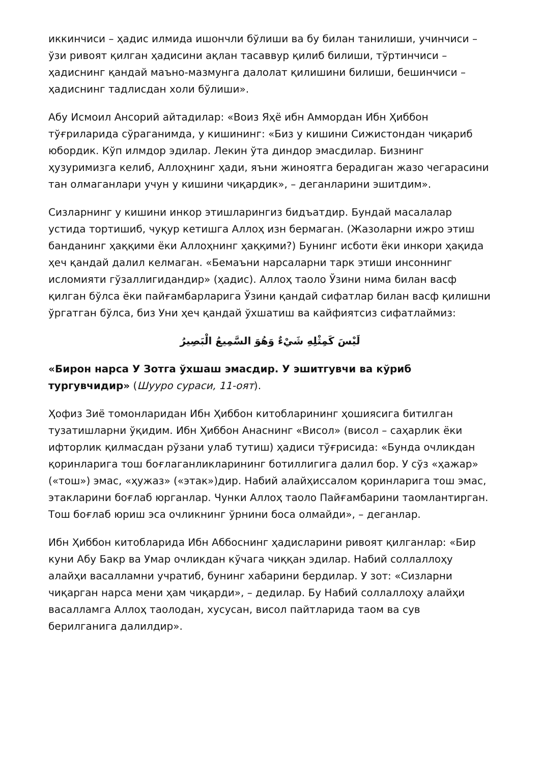иккинчиси – ҳадис илмида ишончли бўлиши ва бу билан танилиши, учинчиси – ўзи ривоят қилган ҳадисини ақлан тасаввур қилиб билиши, тўртинчиси – ҳадиснинг қандай маъно-мазмунга далолат қилишини билиши, бешинчиси – ҳадиснинг тадлисдан холи бўлиши».
Абу Исмоил Ансорий айтадилар: «Воиз Яҳё ибн Аммордан Ибн Ҳиббон тўғриларида сўраганимда, у кишининг: «Биз у кишини Сижистондан чиқариб юбордик. Кўп илмдор эдилар. Лекин ўта диндор эмасдилар. Бизнинг ҳузуримизга келиб, Аллоҳнинг ҳади, яъни жиноятга берадиган жазо чегарасини тан олмаганлари учун у кишини чиқардик», – деганларини эшитдим».
Сизларнинг у кишини инкор этишларингиз бидъатдир. Бундай масалалар устида тортишиб, чуқур кетишга Аллоҳ изн бермаган. (Жазоларни ижро этиш банданинг ҳаққими ёки Аллоҳнинг ҳаққими?) Бунинг исботи ёки инкори ҳақида ҳеч қандай далил келмаган. «Бемаъни нарсаларни тарк этиши инсоннинг исломияти гўзаллигидандир» (ҳадис). Аллоҳ таоло Ўзини нима билан васф қилган бўлса ёки пайғамбарларига Ўзини қандай сифатлар билан васф қилишни ўргатган бўлса, биз Уни ҳеч қандай ўхшатиш ва кайфиятсиз сифатлаймиз:
لَيْسَ كَمِثْلِهِ شَيْءٌ وَهُوَ السَّمِيعُ الْبَصِيرُ
«Бирон нарса У Зотга ўхшаш эмасдир. У эшитгувчи ва кўриб тургувчидир» (Шууро сураси, 11-оят).
Ҳофиз Зиё томонларидан Ибн Ҳиббон китобларининг ҳошиясига битилган тузатишларни ўқидим. Ибн Ҳиббон Анаснинг «Висол» (висол – саҳарлик ёки ифторлик қилмасдан рўзани улаб тутиш) ҳадиси тўғрисида: «Бунда очликдан қоринларига тош боғлаганликларининг ботиллигига далил бор. У сўз «ҳажар» («тош») эмас, «ҳужаз» («этак»)дир. Набий алайҳиссалом қоринларига тош эмас, этакларини боғлаб юрганлар. Чунки Аллоҳ таоло Пайғамбарини таомлантирган. Тош боғлаб юриш эса очликнинг ўрнини боса олмайди», – деганлар.
Ибн Ҳиббон китобларида Ибн Аббоснинг ҳадисларини ривоят қилганлар: «Бир куни Абу Бакр ва Умар очликдан кўчага чиққан эдилар. Набий соллаллоҳу алайҳи васалламни учратиб, бунинг хабарини бердилар. У зот: «Сизларни чиқарган нарса мени ҳам чиқарди», – дедилар. Бу Набий соллаллоҳу алайҳи васалламга Аллоҳ таолодан, хусусан, висол пайтларида таом ва сув берилганига далилдир».